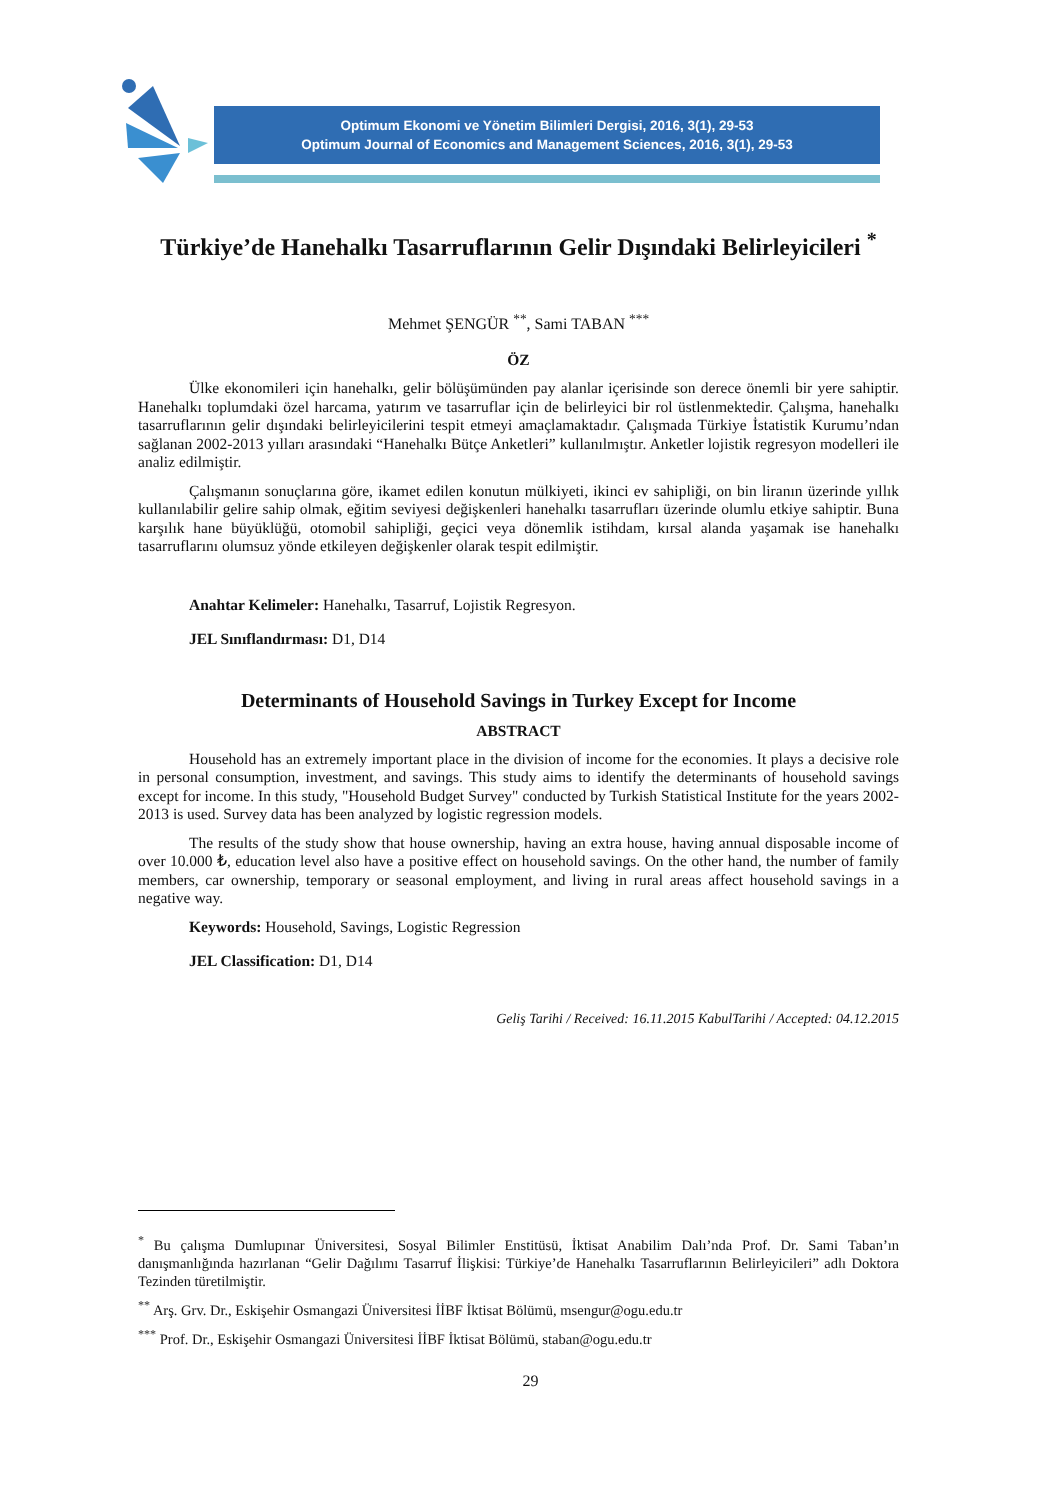Optimum Ekonomi ve Yönetim Bilimleri Dergisi, 2016, 3(1), 29-53
Optimum Journal of Economics and Management Sciences, 2016, 3(1), 29-53
Türkiye’de Hanehalkı Tasarruflarının Gelir Dışındaki Belirleyicileri <sup>*</sup>
Mehmet ŞENGÜR <sup>**</sup>, Sami TABAN <sup>***</sup>
ÖZ
Ülke ekonomileri için hanehalkı, gelir bölüşümünden pay alanlar içerisinde son derece önemli bir yere sahiptir. Hanehalkı toplumdaki özel harcama, yatırım ve tasarruflar için de belirleyici bir rol üstlenmektedir. Çalışma, hanehalkı tasarruflarının gelir dışındaki belirleyicilerini tespit etmeyi amaçlamaktadır. Çalışmada Türkiye İstatistik Kurumu’ndan sağlanan 2002-2013 yılları arasındaki “Hanehalkı Bütçe Anketleri” kullanılmıştır. Anketler lojistik regresyon modelleri ile analiz edilmiştir.
Çalışmanın sonuçlarına göre, ikamet edilen konutun mülkiyeti, ikinci ev sahipliği, on bin liranın üzerinde yıllık kullanılabilir gelire sahip olmak, eğitim seviyesi değişkenleri hanehalkı tasarrufları üzerinde olumlu etkiye sahiptir. Buna karşılık hane büyüklüğü, otomobil sahipliği, geçici veya dönemlik istihdam, kırsal alanda yaşamak ise hanehalkı tasarruflarını olumsuz yönde etkileyen değişkenler olarak tespit edilmiştir.
Anahtar Kelimeler: Hanehalkı, Tasarruf, Lojistik Regresyon.
JEL Sınıflandırması: D1, D14
Determinants of Household Savings in Turkey Except for Income
ABSTRACT
Household has an extremely important place in the division of income for the economies. It plays a decisive role in personal consumption, investment, and savings. This study aims to identify the determinants of household savings except for income. In this study, "Household Budget Survey" conducted by Turkish Statistical Institute for the years 2002-2013 is used. Survey data has been analyzed by logistic regression models.
The results of the study show that house ownership, having an extra house, having annual disposable income of over 10.000 ₺, education level also have a positive effect on household savings. On the other hand, the number of family members, car ownership, temporary or seasonal employment, and living in rural areas affect household savings in a negative way.
Keywords: Household, Savings, Logistic Regression
JEL Classification: D1, D14
Geliş Tarihi / Received: 16.11.2015 KabulTarihi / Accepted: 04.12.2015
<sup>*</sup> Bu çalışma Dumlupınar Üniversitesi, Sosyal Bilimler Enstitüsü, İktisat Anabilim Dalı’nda Prof. Dr. Sami Taban’ın danışmanlığında hazırlanan “Gelir Dağılımı Tasarruf İlişkisi: Türkiye’de Hanehalkı Tasarruflarının Belirleyicileri” adlı Doktora Tezinden türetilmiştir.
<sup>**</sup> Arş. Grv. Dr., Eskişehir Osmangazi Üniversitesi İİBF İktisat Bölümü, msengur@ogu.edu.tr
<sup>***</sup> Prof. Dr., Eskişehir Osmangazi Üniversitesi İİBF İktisat Bölümü, staban@ogu.edu.tr
29